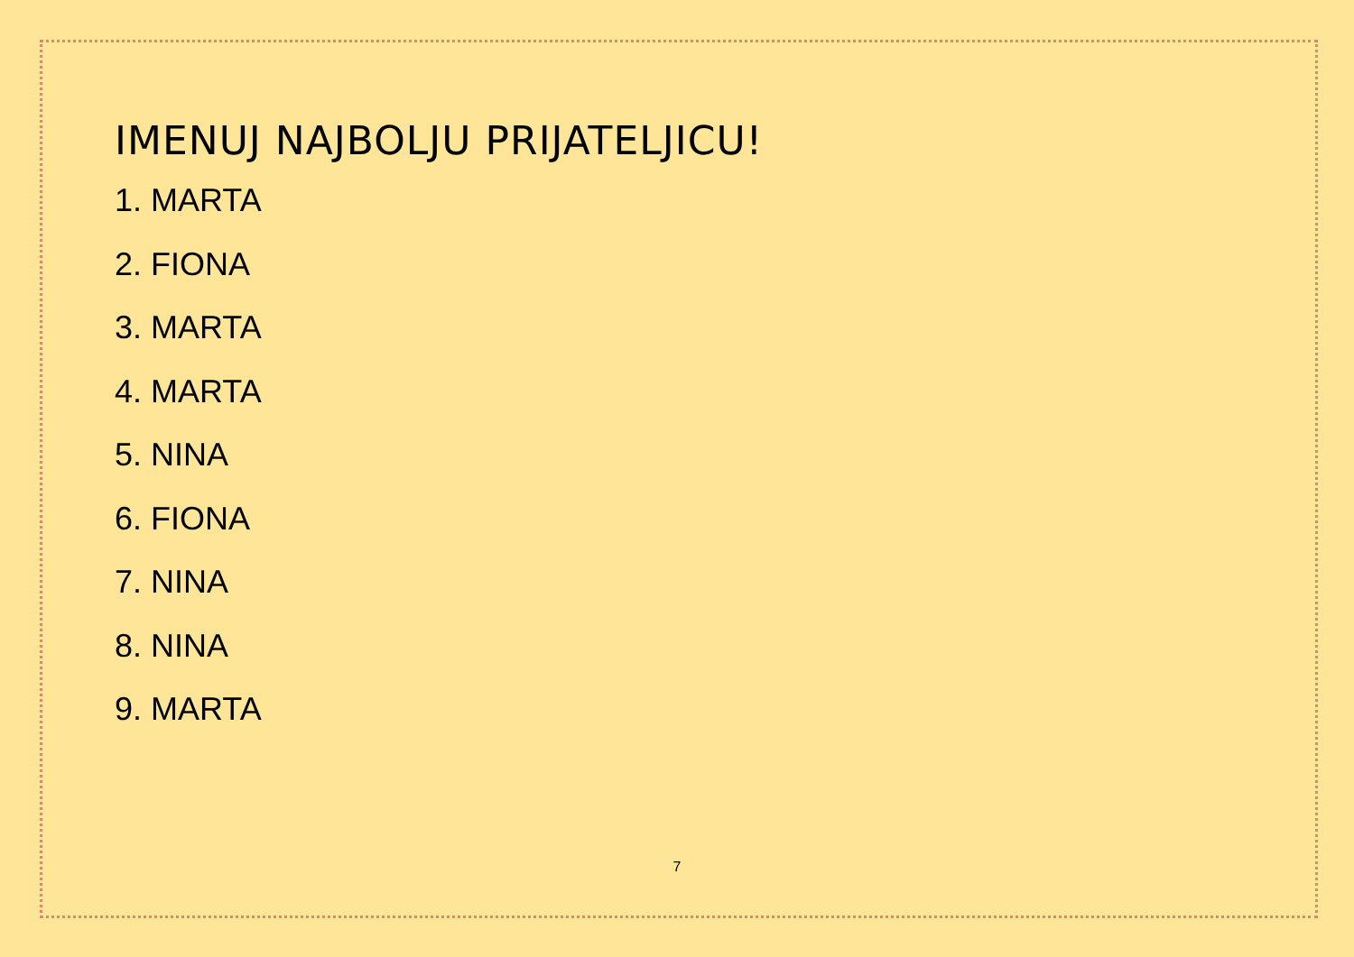IMENUJ NAJBOLJU PRIJATELJICU!
1. MARTA
2. FIONA
3. MARTA
4. MARTA
5. NINA
6. FIONA
7. NINA
8. NINA
9. MARTA
7